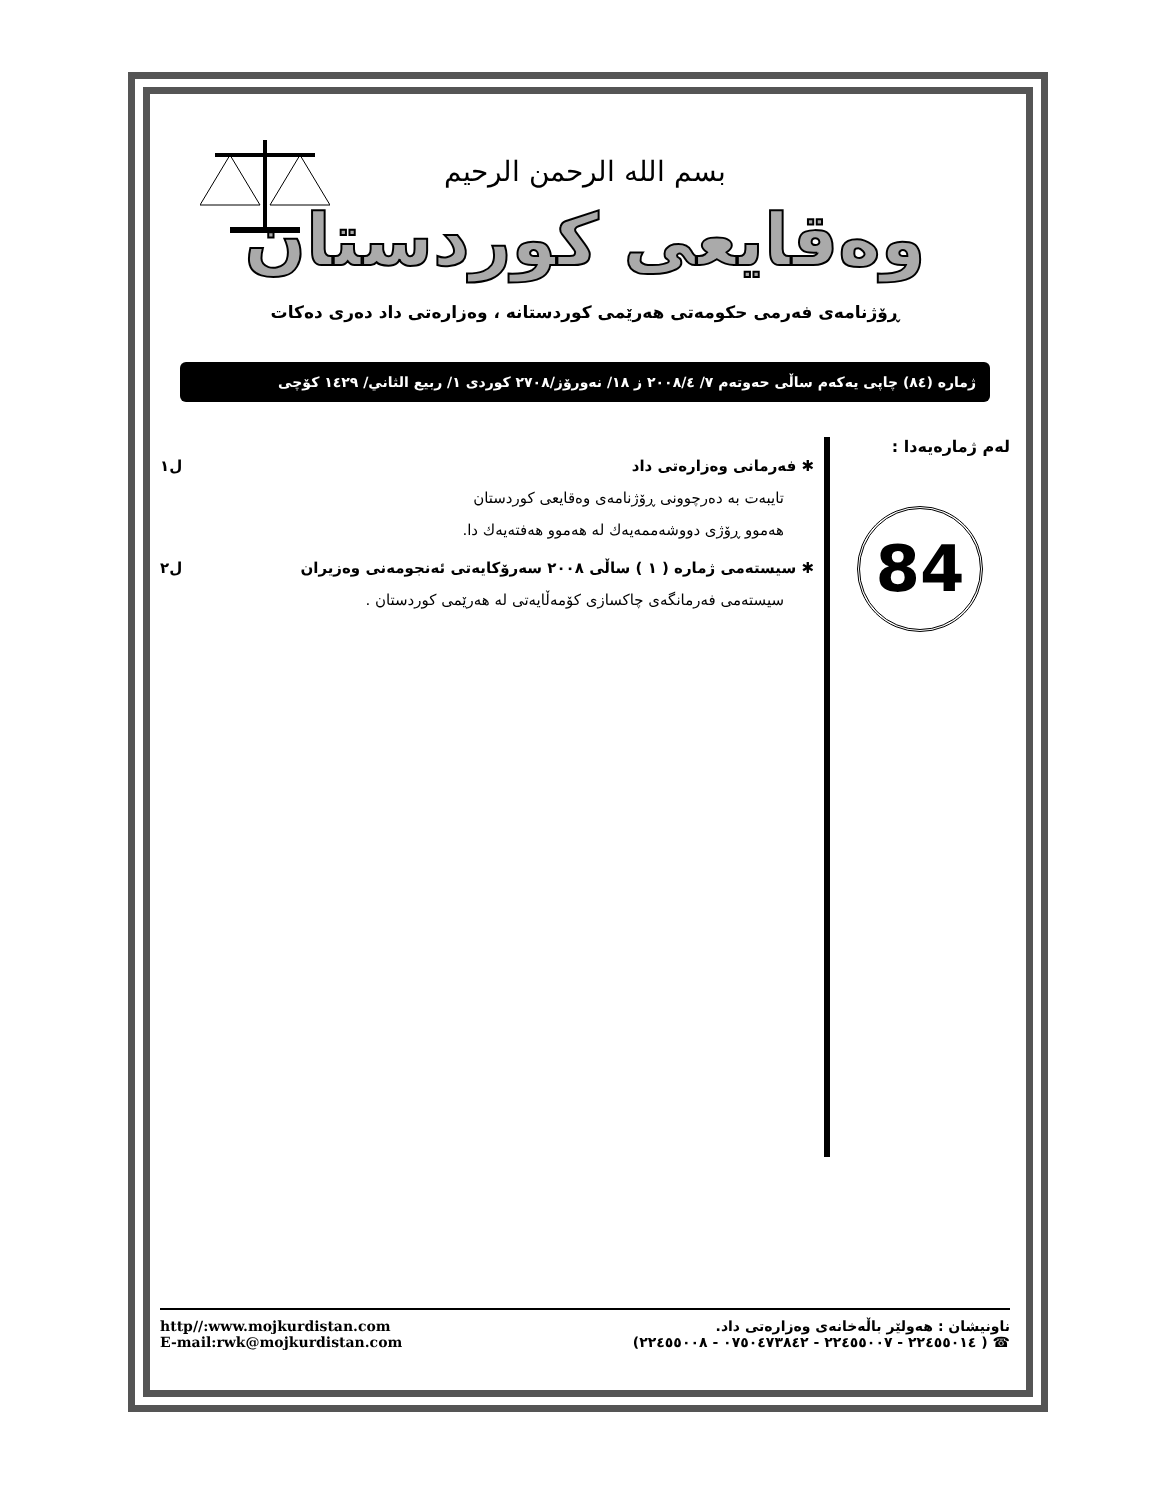بسم الله الرحمن الرحيم
وەقايعی كوردستان
ڕۆژنامەی فەرمی حكومەتی هەرێمی كوردستانە ، وەزارەتی داد دەری دەكات
ژمارە (٨٤) چاپی یەكەم ساڵی حەوتەم ٧/ ٢٠٠٨/٤ ز ١٨/ نەورۆز/٢٧٠٨ كوردی ١/ ربيع الثاني/ ١٤٢٩ كۆچی
لەم ژمارەیەدا :
84
✱ فەرمانی وەزارەتی داد ل١
تایبەت بە دەرچوونی ڕۆژنامەی وەقایعی كوردستان
هەموو ڕۆژی دووشەممەیەك لە هەموو هەفتەیەك دا.
✱ سیستەمی ژمارە ( ١ ) ساڵی ٢٠٠٨ سەرۆكایەتی ئەنجومەنی وەزیران ل٢
سیستەمی فەرمانگەی چاكسازی كۆمەڵایەتی لە هەرێمی كوردستان .
ناونیشان : هەولێر باڵەخانەی وەزارەتی داد.
☎ ( ٢٢٤٥٥٠١٤ - ٢٢٤٥٥٠٠٧ - ٠٧٥٠٤٧٣٨٤٢ - ٢٢٤٥٥٠٠٨)
http//:www.mojkurdistan.com
E-mail:rwk@mojkurdistan.com